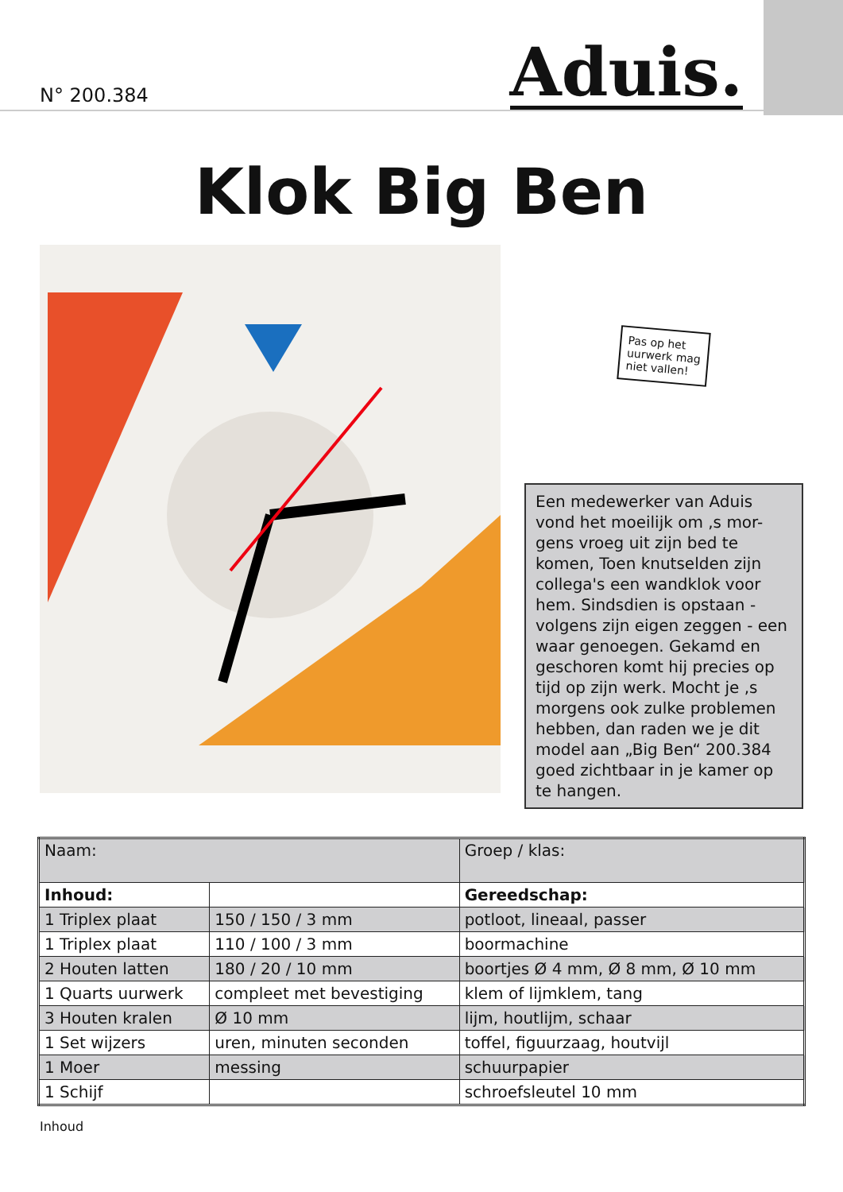N° 200.384
Aduis.
Klok Big Ben
Pas op het
uurwerk mag
niet vallen!
Een medewerker van Aduis vond het moeilijk om ,s mor-gens vroeg uit zijn bed te komen, Toen knutselden zijn collega's een wandklok voor hem. Sindsdien is opstaan - volgens zijn eigen zeggen - een waar genoegen. Gekamd en geschoren komt hij precies op tijd op zijn werk. Mocht je ,s morgens ook zulke problemen hebben, dan raden we je dit model aan „Big Ben“ 200.384 goed zichtbaar in je kamer op te hangen.
| Naam: | | Groep / klas: |
| Inhoud: | | Gereedschap: |
| 1 Triplex plaat | 150 / 150 / 3 mm | potloot, lineaal, passer |
| 1 Triplex plaat | 110 / 100 / 3 mm | boormachine |
| 2 Houten latten | 180 / 20 / 10 mm | boortjes Ø 4 mm, Ø 8 mm, Ø 10 mm |
| 1 Quarts uurwerk | compleet met bevestiging | klem of lijmklem, tang |
| 3 Houten kralen | Ø 10 mm | lijm, houtlijm, schaar |
| 1 Set wijzers | uren, minuten seconden | toffel, figuurzaag, houtvijl |
| 1 Moer | messing | schuurpapier |
| 1 Schijf | | schroefsleutel 10 mm |
Inhoud